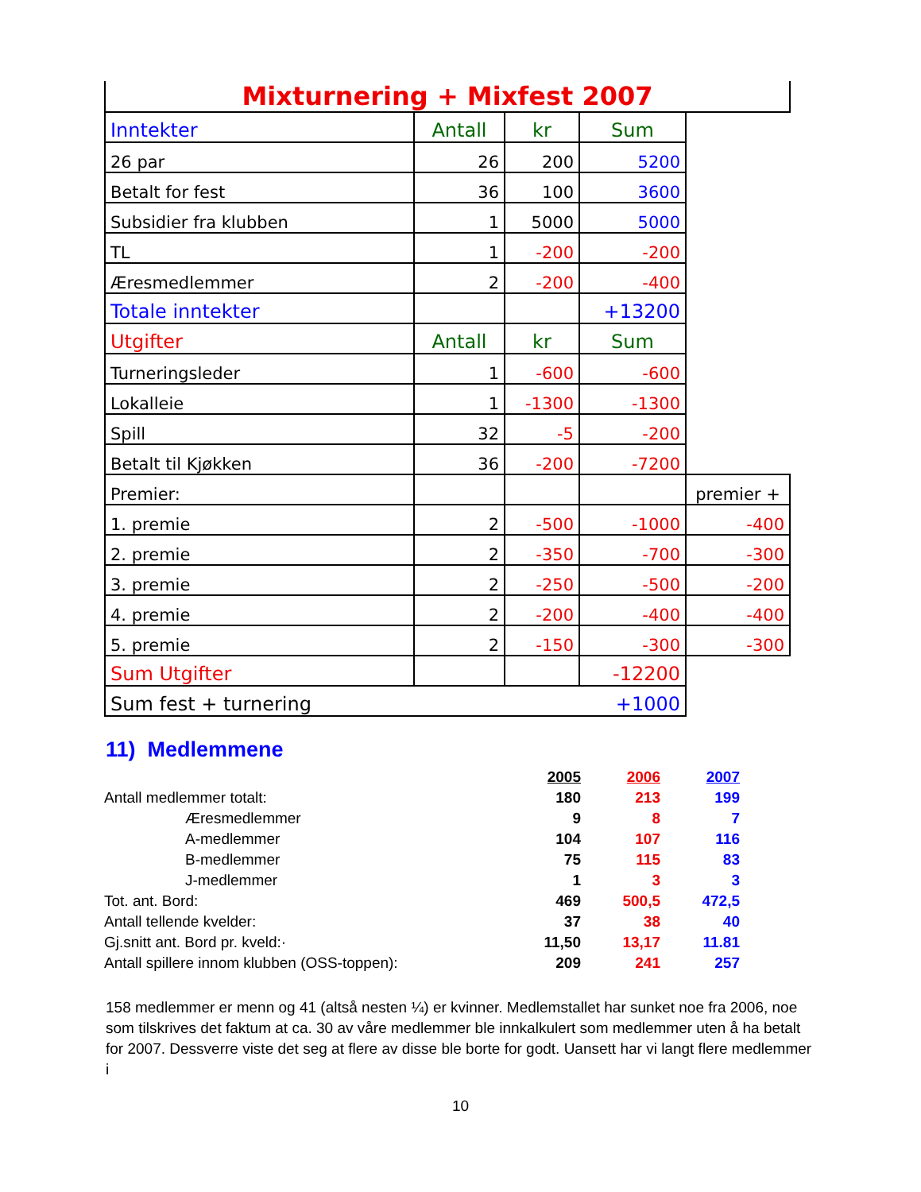| Mixturnering + Mixfest 2007 | | | | |
| Inntekter | Antall | kr | Sum | |
| 26 par | 26 | 200 | 5200 | |
| Betalt for fest | 36 | 100 | 3600 | |
| Subsidier fra klubben | 1 | 5000 | 5000 | |
| TL | 1 | -200 | -200 | |
| Æresmedlemmer | 2 | -200 | -400 | |
| Totale inntekter | | | +13200 | |
| Utgifter | Antall | kr | Sum | |
| Turneringsleder | 1 | -600 | -600 | |
| Lokalleie | 1 | -1300 | -1300 | |
| Spill | 32 | -5 | -200 | |
| Betalt til Kjøkken | 36 | -200 | -7200 | |
| Premier: | | | | premier + |
| 1. premie | 2 | -500 | -1000 | -400 |
| 2. premie | 2 | -350 | -700 | -300 |
| 3. premie | 2 | -250 | -500 | -200 |
| 4. premie | 2 | -200 | -400 | -400 |
| 5. premie | 2 | -150 | -300 | -300 |
| Sum Utgifter | | | -12200 | |
| Sum fest + turnering | | | +1000 | |
11) Medlemmene
| | | 2005 | 2006 | 2007 |
| Antall medlemmer totalt: | | 180 | 213 | 199 |
| Æresmedlemmer | | 9 | 8 | 7 |
| A-medlemmer | | 104 | 107 | 116 |
| B-medlemmer | | 75 | 115 | 83 |
| J-medlemmer | | 1 | 3 | 3 |
| Tot. ant. Bord: | | 469 | 500,5 | 472,5 |
| Antall tellende kvelder: | | 37 | 38 | 40 |
| Gj.snitt ant. Bord pr. kveld:· | | 11,50 | 13,17 | 11.81 |
| Antall spillere innom klubben (OSS-toppen): | | 209 | 241 | 257 |
158 medlemmer er menn og 41 (altså nesten ¼) er kvinner. Medlemstallet har sunket noe fra 2006, noe som tilskrives det faktum at ca. 30 av våre medlemmer ble innkalkulert som medlemmer uten å ha betalt for 2007. Dessverre viste det seg at flere av disse ble borte for godt. Uansett har vi langt flere medlemmer i
10